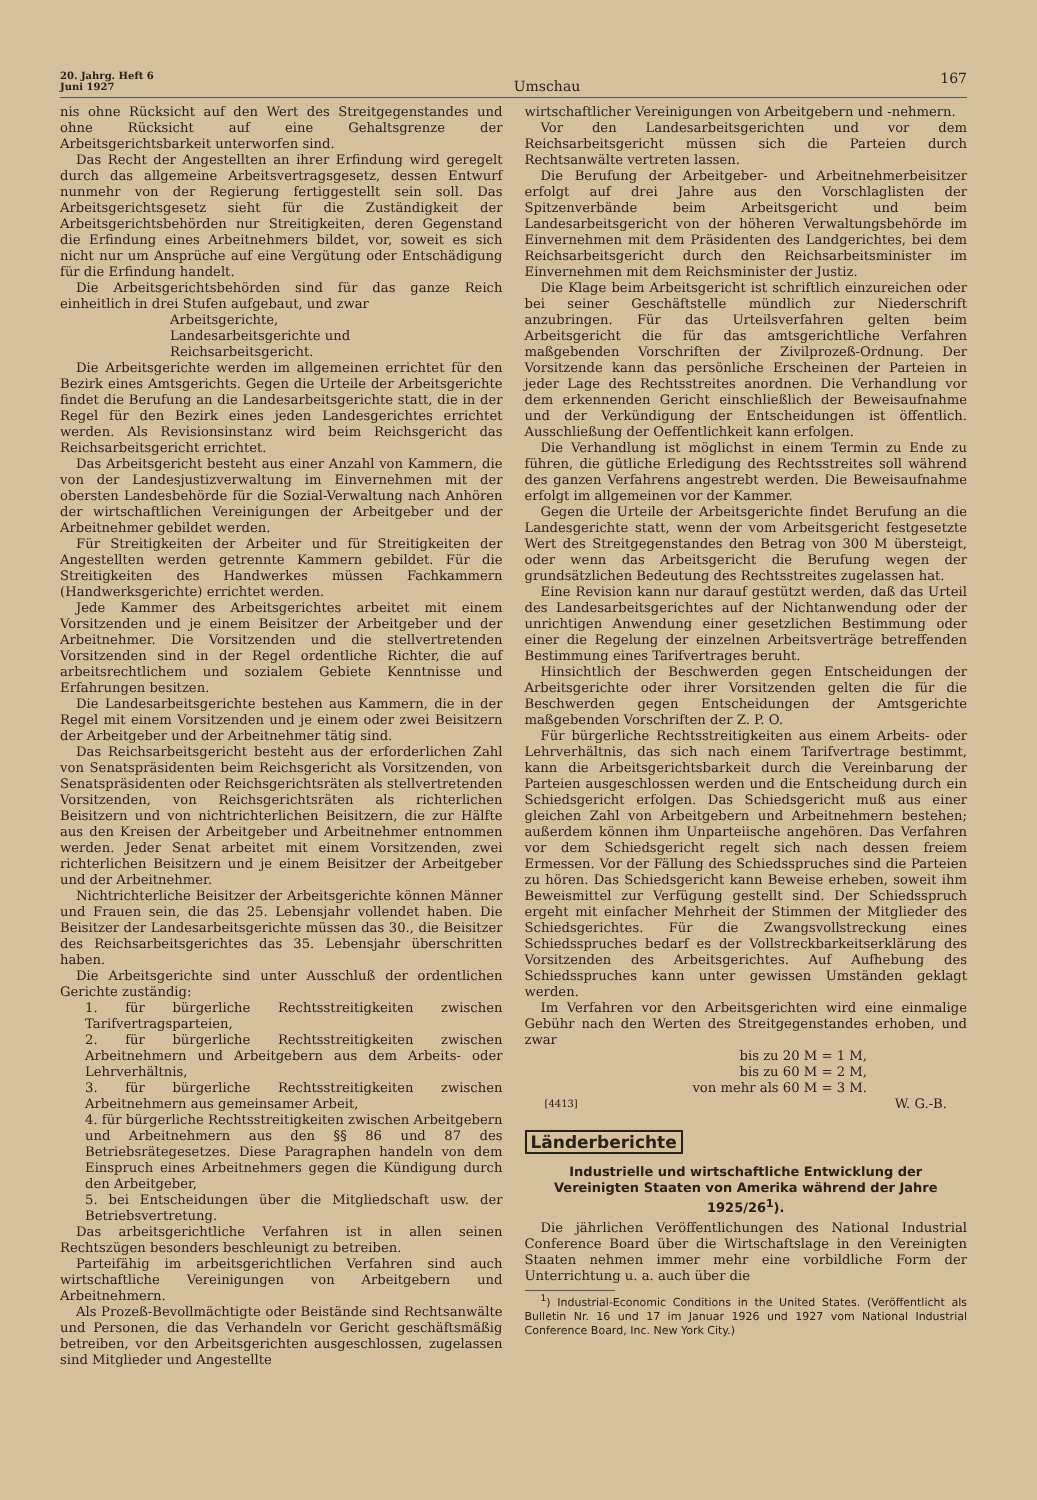20. Jahrg. Heft 6
Juni 1927
Umschau
167
nis ohne Rücksicht auf den Wert des Streitgegenstandes und ohne Rücksicht auf eine Gehaltsgrenze der Arbeitsgerichtsbarkeit unterworfen sind.
Das Recht der Angestellten an ihrer Erfindung wird geregelt durch das allgemeine Arbeitsvertragsgesetz, dessen Entwurf nunmehr von der Regierung fertiggestellt sein soll. Das Arbeitsgerichtsgesetz sieht für die Zuständigkeit der Arbeitsgerichtsbehörden nur Streitigkeiten, deren Gegenstand die Erfindung eines Arbeitnehmers bildet, vor, soweit es sich nicht nur um Ansprüche auf eine Vergütung oder Entschädigung für die Erfindung handelt.
Die Arbeitsgerichtsbehörden sind für das ganze Reich einheitlich in drei Stufen aufgebaut, und zwar
Arbeitsgerichte,
Landesarbeitsgerichte und
Reichsarbeitsgericht.
Die Arbeitsgerichte werden im allgemeinen errichtet für den Bezirk eines Amtsgerichts. Gegen die Urteile der Arbeitsgerichte findet die Berufung an die Landesarbeitsgerichte statt, die in der Regel für den Bezirk eines jeden Landesgerichtes errichtet werden. Als Revisionsinstanz wird beim Reichsgericht das Reichsarbeitsgericht errichtet.
Das Arbeitsgericht besteht aus einer Anzahl von Kammern, die von der Landesjustizverwaltung im Einvernehmen mit der obersten Landesbehörde für die Sozial-Verwaltung nach Anhören der wirtschaftlichen Vereinigungen der Arbeitgeber und der Arbeitnehmer gebildet werden.
Für Streitigkeiten der Arbeiter und für Streitigkeiten der Angestellten werden getrennte Kammern gebildet. Für die Streitigkeiten des Handwerkes müssen Fachkammern (Handwerksgerichte) errichtet werden.
Jede Kammer des Arbeitsgerichtes arbeitet mit einem Vorsitzenden und je einem Beisitzer der Arbeitgeber und der Arbeitnehmer. Die Vorsitzenden und die stellvertretenden Vorsitzenden sind in der Regel ordentliche Richter, die auf arbeitsrechtlichem und sozialem Gebiete Kenntnisse und Erfahrungen besitzen.
Die Landesarbeitsgerichte bestehen aus Kammern, die in der Regel mit einem Vorsitzenden und je einem oder zwei Beisitzern der Arbeitgeber und der Arbeitnehmer tätig sind.
Das Reichsarbeitsgericht besteht aus der erforderlichen Zahl von Senatspräsidenten beim Reichsgericht als Vorsitzenden, von Senatspräsidenten oder Reichsgerichtsräten als stellvertretenden Vorsitzenden, von Reichsgerichtsräten als richterlichen Beisitzern und von nichtrichterlichen Beisitzern, die zur Hälfte aus den Kreisen der Arbeitgeber und Arbeitnehmer entnommen werden. Jeder Senat arbeitet mit einem Vorsitzenden, zwei richterlichen Beisitzern und je einem Beisitzer der Arbeitgeber und der Arbeitnehmer.
Nichtrichterliche Beisitzer der Arbeitsgerichte können Männer und Frauen sein, die das 25. Lebensjahr vollendet haben. Die Beisitzer der Landesarbeitsgerichte müssen das 30., die Beisitzer des Reichsarbeitsgerichtes das 35. Lebensjahr überschritten haben.
Die Arbeitsgerichte sind unter Ausschluß der ordentlichen Gerichte zuständig:
1. für bürgerliche Rechtsstreitigkeiten zwischen Tarifvertragsparteien,
2. für bürgerliche Rechtsstreitigkeiten zwischen Arbeitnehmern und Arbeitgebern aus dem Arbeits- oder Lehrverhältnis,
3. für bürgerliche Rechtsstreitigkeiten zwischen Arbeitnehmern aus gemeinsamer Arbeit,
4. für bürgerliche Rechtsstreitigkeiten zwischen Arbeitgebern und Arbeitnehmern aus den §§ 86 und 87 des Betriebsrätegesetzes. Diese Paragraphen handeln von dem Einspruch eines Arbeitnehmers gegen die Kündigung durch den Arbeitgeber,
5. bei Entscheidungen über die Mitgliedschaft usw. der Betriebsvertretung.
Das arbeitsgerichtliche Verfahren ist in allen seinen Rechtszügen besonders beschleunigt zu betreiben.
Parteifähig im arbeitsgerichtlichen Verfahren sind auch wirtschaftliche Vereinigungen von Arbeitgebern und Arbeitnehmern.
Als Prozeß-Bevollmächtigte oder Beistände sind Rechtsanwälte und Personen, die das Verhandeln vor Gericht geschäftsmäßig betreiben, vor den Arbeitsgerichten ausgeschlossen, zugelassen sind Mitglieder und Angestellte
wirtschaftlicher Vereinigungen von Arbeitgebern und -nehmern.
Vor den Landesarbeitsgerichten und vor dem Reichsarbeitsgericht müssen sich die Parteien durch Rechtsanwälte vertreten lassen.
Die Berufung der Arbeitgeber- und Arbeitnehmerbeisitzer erfolgt auf drei Jahre aus den Vorschlaglisten der Spitzenverbände beim Arbeitsgericht und beim Landesarbeitsgericht von der höheren Verwaltungsbehörde im Einvernehmen mit dem Präsidenten des Landgerichtes, bei dem Reichsarbeitsgericht durch den Reichsarbeitsminister im Einvernehmen mit dem Reichsminister der Justiz.
Die Klage beim Arbeitsgericht ist schriftlich einzureichen oder bei seiner Geschäftstelle mündlich zur Niederschrift anzubringen. Für das Urteilsverfahren gelten beim Arbeitsgericht die für das amtsgerichtliche Verfahren maßgebenden Vorschriften der Zivilprozeß-Ordnung. Der Vorsitzende kann das persönliche Erscheinen der Parteien in jeder Lage des Rechtsstreites anordnen. Die Verhandlung vor dem erkennenden Gericht einschließlich der Beweisaufnahme und der Verkündigung der Entscheidungen ist öffentlich. Ausschließung der Oeffentlichkeit kann erfolgen.
Die Verhandlung ist möglichst in einem Termin zu Ende zu führen, die gütliche Erledigung des Rechtsstreites soll während des ganzen Verfahrens angestrebt werden. Die Beweisaufnahme erfolgt im allgemeinen vor der Kammer.
Gegen die Urteile der Arbeitsgerichte findet Berufung an die Landesgerichte statt, wenn der vom Arbeitsgericht festgesetzte Wert des Streitgegenstandes den Betrag von 300 M übersteigt, oder wenn das Arbeitsgericht die Berufung wegen der grundsätzlichen Bedeutung des Rechtsstreites zugelassen hat.
Eine Revision kann nur darauf gestützt werden, daß das Urteil des Landesarbeitsgerichtes auf der Nichtanwendung oder der unrichtigen Anwendung einer gesetzlichen Bestimmung oder einer die Regelung der einzelnen Arbeitsverträge betreffenden Bestimmung eines Tarifvertrages beruht.
Hinsichtlich der Beschwerden gegen Entscheidungen der Arbeitsgerichte oder ihrer Vorsitzenden gelten die für die Beschwerden gegen Entscheidungen der Amtsgerichte maßgebenden Vorschriften der Z. P. O.
Für bürgerliche Rechtsstreitigkeiten aus einem Arbeits- oder Lehrverhältnis, das sich nach einem Tarifvertrage bestimmt, kann die Arbeitsgerichtsbarkeit durch die Vereinbarung der Parteien ausgeschlossen werden und die Entscheidung durch ein Schiedsgericht erfolgen. Das Schiedsgericht muß aus einer gleichen Zahl von Arbeitgebern und Arbeitnehmern bestehen; außerdem können ihm Unparteiische angehören. Das Verfahren vor dem Schiedsgericht regelt sich nach dessen freiem Ermessen. Vor der Fällung des Schiedsspruches sind die Parteien zu hören. Das Schiedsgericht kann Beweise erheben, soweit ihm Beweismittel zur Verfügung gestellt sind. Der Schiedsspruch ergeht mit einfacher Mehrheit der Stimmen der Mitglieder des Schiedsgerichtes. Für die Zwangsvollstreckung eines Schiedsspruches bedarf es der Vollstreckbarkeitserklärung des Vorsitzenden des Arbeitsgerichtes. Auf Aufhebung des Schiedsspruches kann unter gewissen Umständen geklagt werden.
Im Verfahren vor den Arbeitsgerichten wird eine einmalige Gebühr nach den Werten des Streitgegenstandes erhoben, und zwar
bis zu 20 M = 1 M,
bis zu 60 M = 2 M,
von mehr als 60 M = 3 M.
[4413] W. G.-B.
Länderberichte
Industrielle und wirtschaftliche Entwicklung der Vereinigten Staaten von Amerika während der Jahre 1925/26<sup>1</sup>).
Die jährlichen Veröffentlichungen des National Industrial Conference Board über die Wirtschaftslage in den Vereinigten Staaten nehmen immer mehr eine vorbildliche Form der Unterrichtung u. a. auch über die
<sup>1</sup>) Industrial-Economic Conditions in the United States. (Veröffentlicht als Bulletin Nr. 16 und 17 im Januar 1926 und 1927 vom National Industrial Conference Board, Inc. New York City.)